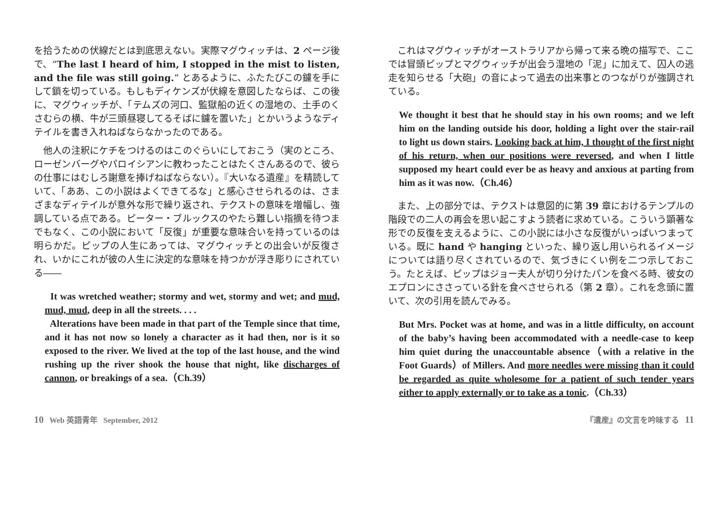を拾うための伏線だとは到底思えない。実際マグウィッチは、2 ページ後で、“The last I heard of him, I stopped in the mist to listen, and the file was still going.” とあるように、ふたたびこの鑢を手にして鎖を切っている。もしもディケンズが伏線を意図したならば、この後に、マグウィッチが、「テムズの河口、監獄船の近くの湿地の、土手のくさむらの横、牛が三頭昼寝してるそばに鑢を置いた」とかいうようなディテイルを書き入れねばならなかったのである。
　他人の注釈にケチをつけるのはこのぐらいにしておこう（実のところ、ローゼンバーグやパロイシアンに教わったことはたくさんあるので、彼らの仕事にはむしろ謝意を捧げねばならない）。『大いなる遺産』を精読していて、「ああ、この小説はよくできてるな」と感心させられるのは、さまざまなディテイルが意外な形で繰り返され、テクストの意味を増幅し、強調している点である。ピーター・ブルックスのやたら難しい指摘を待つまでもなく、この小説において「反復」が重要な意味合いを持っているのは明らかだ。ピップの人生にあっては、マグウィッチとの出会いが反復され、いかにこれが彼の人生に決定的な意味を持つかが浮き彫りにされている――
It was wretched weather; stormy and wet, stormy and wet; and mud, mud, mud, deep in all the streets. . . .
Alterations have been made in that part of the Temple since that time, and it has not now so lonely a character as it had then, nor is it so exposed to the river. We lived at the top of the last house, and the wind rushing up the river shook the house that night, like discharges of cannon, or breakings of a sea.（Ch.39）
　これはマグウィッチがオーストラリアから帰って来る晩の描写で、ここでは冒頭ピップとマグウィッチが出会う湿地の「泥」に加えて、囚人の逃走を知らせる「大砲」の音によって過去の出来事とのつながりが強調されている。
We thought it best that he should stay in his own rooms; and we left him on the landing outside his door, holding a light over the stair-rail to light us down stairs. Looking back at him, I thought of the first night of his return, when our positions were reversed, and when I little supposed my heart could ever be as heavy and anxious at parting from him as it was now.（Ch.46）
　また、上の部分では、テクストは意図的に第 39 章におけるテンプルの階段での二人の再会を思い起こすよう読者に求めている。こういう顕著な形での反復を支えるように、この小説には小さな反復がいっぱいつまっている。既に hand や hanging といった、繰り返し用いられるイメージについては語り尽くされているので、気づきにくい例を二つ示しておこう。たとえば、ピップはジョー夫人が切り分けたパンを食べる時、彼女のエプロンにささっている針を食べさせられる（第 2 章）。これを念頭に置いて、次の引用を読んでみる。
But Mrs. Pocket was at home, and was in a little difficulty, on account of the baby’s having been accommodated with a needle-case to keep him quiet during the unaccountable absence（with a relative in the Foot Guards）of Millers. And more needles were missing than it could be regarded as quite wholesome for a patient of such tender years either to apply externally or to take as a tonic.（Ch.33）
10 Web 英語青年 September, 2012 『遺産』の文言を吟味する 11